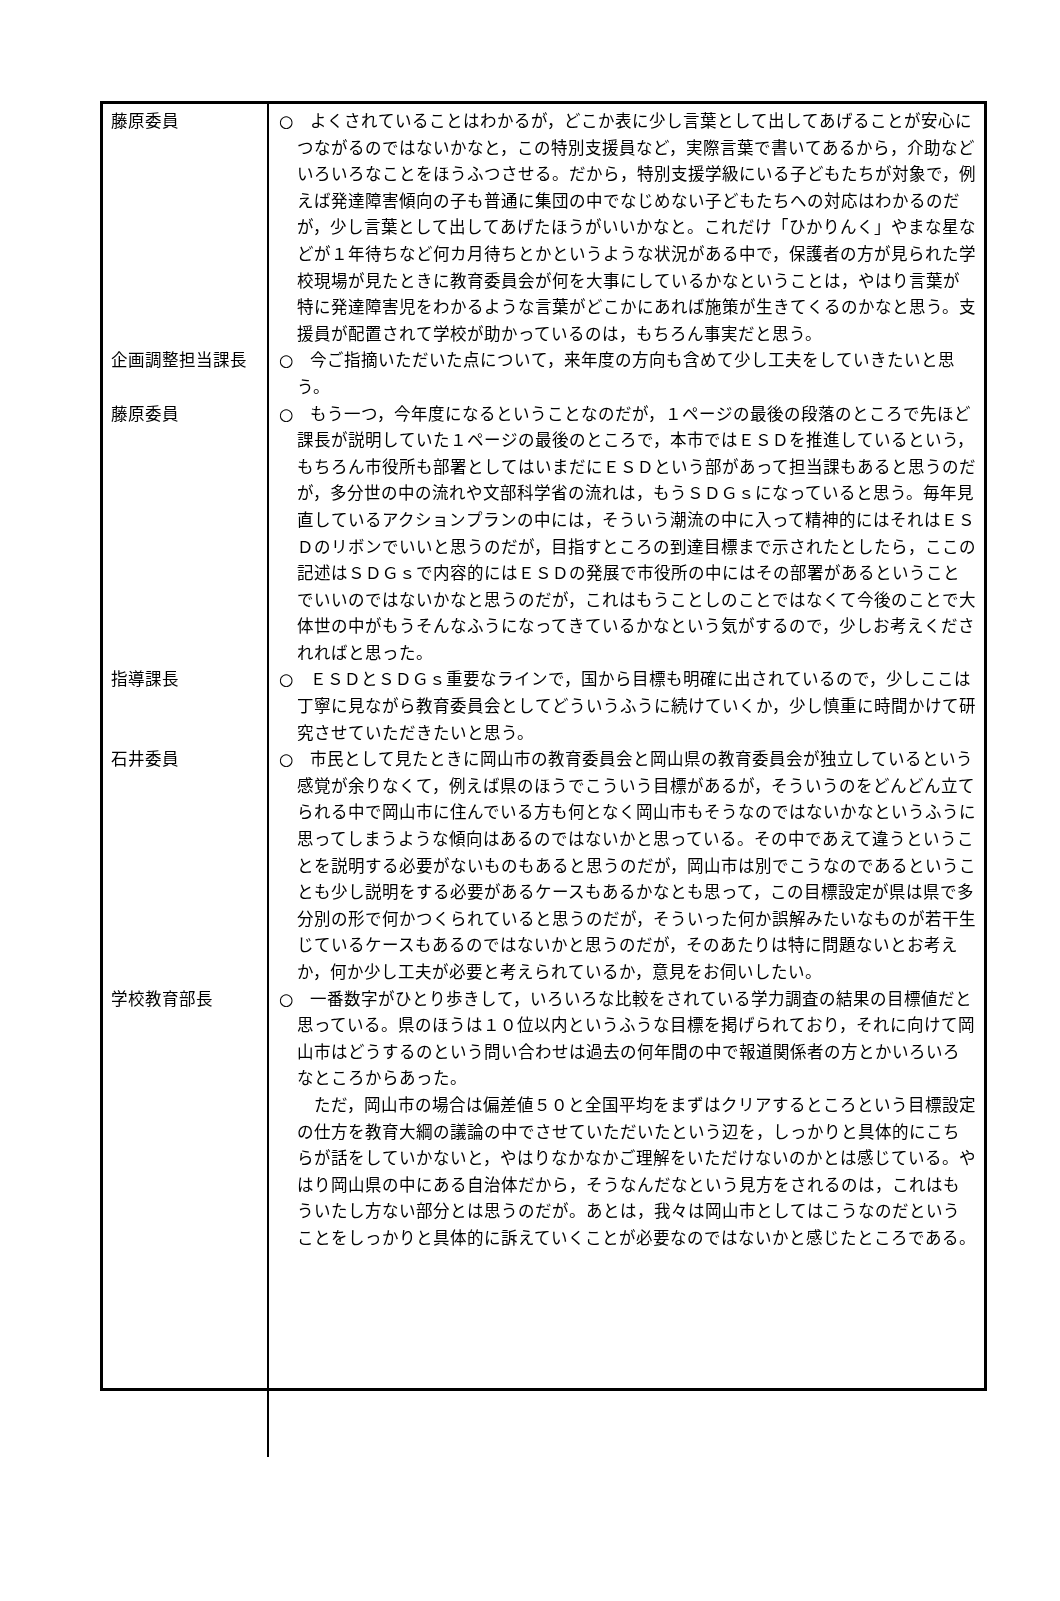| 藤原委員 | ○ よくされていることはわかるが，どこか表に少し言葉として出してあげることが安心につながるのではないかなと，この特別支援員など，実際言葉で書いてあるから，介助などいろいろなことをほうふつさせる。だから，特別支援学級にいる子どもたちが対象で，例えば発達障害傾向の子も普通に集団の中でなじめない子どもたちへの対応はわかるのだが，少し言葉として出してあげたほうがいいかなと。これだけ「ひかりんく」やまな星などが１年待ちなど何カ月待ちとかというような状況がある中で，保護者の方が見られた学校現場が見たときに教育委員会が何を大事にしているかなということは，やはり言葉が特に発達障害児をわかるような言葉がどこかにあれば施策が生きてくるのかなと思う。支援員が配置されて学校が助かっているのは，もちろん事実だと思う。 |
| 企画調整担当課長 | ○ 今ご指摘いただいた点について，来年度の方向も含めて少し工夫をしていきたいと思う。 |
| 藤原委員 | ○ もう一つ，今年度になるということなのだが，１ページの最後の段落のところで先ほど課長が説明していた１ページの最後のところで，本市ではＥＳＤを推進しているという，もちろん市役所も部署としてはいまだにＥＳＤという部があって担当課もあると思うのだが，多分世の中の流れや文部科学省の流れは，もうＳＤＧｓになっていると思う。毎年見直しているアクションプランの中には，そういう潮流の中に入って精神的にはそれはＥＳＤのリボンでいいと思うのだが，目指すところの到達目標まで示されたとしたら，ここの記述はＳＤＧｓで内容的にはＥＳＤの発展で市役所の中にはその部署があるということでいいのではないかなと思うのだが，これはもうことしのことではなくて今後のことで大体世の中がもうそんなふうになってきているかなという気がするので，少しお考えくだされればと思った。 |
| 指導課長 | ○ ＥＳＤとＳＤＧｓ重要なラインで，国から目標も明確に出されているので，少しここは丁寧に見ながら教育委員会としてどういうふうに続けていくか，少し慎重に時間かけて研究させていただきたいと思う。 |
| 石井委員 | ○ 市民として見たときに岡山市の教育委員会と岡山県の教育委員会が独立しているという感覚が余りなくて，例えば県のほうでこういう目標があるが，そういうのをどんどん立てられる中で岡山市に住んでいる方も何となく岡山市もそうなのではないかなというふうに思ってしまうような傾向はあるのではないかと思っている。その中であえて違うということを説明する必要がないものもあると思うのだが，岡山市は別でこうなのであるということも少し説明をする必要があるケースもあるかなとも思って，この目標設定が県は県で多分別の形で何かつくられていると思うのだが，そういった何か誤解みたいなものが若干生じているケースもあるのではないかと思うのだが，そのあたりは特に問題ないとお考えか，何か少し工夫が必要と考えられているか，意見をお伺いしたい。 |
| 学校教育部長 | ○ 一番数字がひとり歩きして，いろいろな比較をされている学力調査の結果の目標値だと思っている。県のほうは１０位以内というふうな目標を掲げられており，それに向けて岡山市はどうするのという問い合わせは過去の何年間の中で報道関係者の方とかいろいろなところからあった。 ただ，岡山市の場合は偏差値５０と全国平均をまずはクリアするところという目標設定の仕方を教育大綱の議論の中でさせていただいたという辺を，しっかりと具体的にこちらが話をしていかないと，やはりなかなかご理解をいただけないのかとは感じている。やはり岡山県の中にある自治体だから，そうなんだなという見方をされるのは，これはもういたし方ない部分とは思うのだが。あとは，我々は岡山市としてはこうなのだということをしっかりと具体的に訴えていくことが必要なのではないかと感じたところである。 |